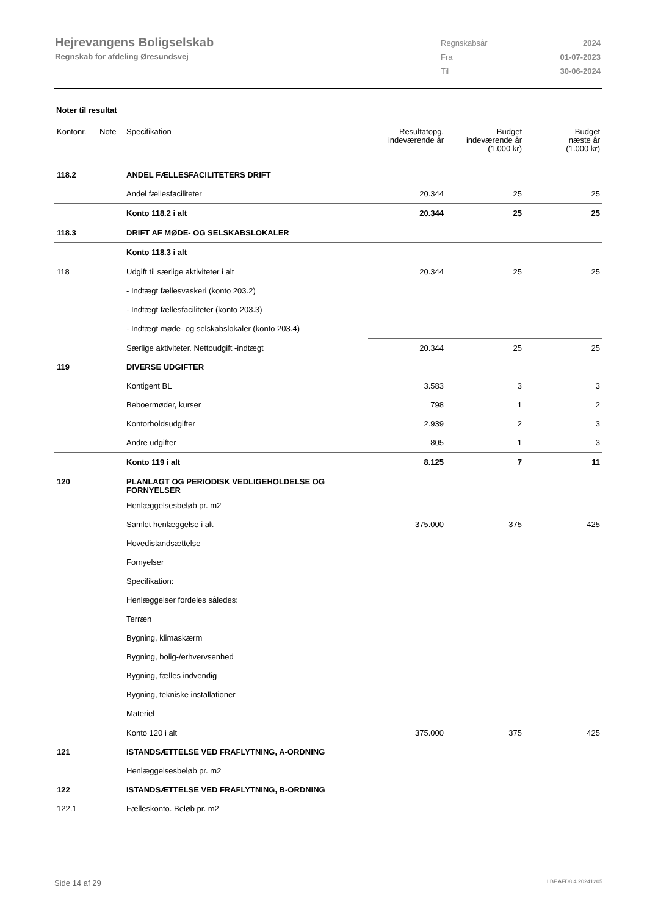Hejrevangens Boligselskab
Regnskab for afdeling Øresundsvej
| Regnskabsår | 2024 |
| Fra | 01-07-2023 |
| Til | 30-06-2024 |
Noter til resultat
| Kontonr. | Note | Specifikation | Resultatopg. indeværende år | Budget indeværende år (1.000 kr) | Budget næste år (1.000 kr) |
| --- | --- | --- | --- | --- | --- |
| 118.2 | | ANDEL FÆLLESFACILITETERS DRIFT | | | |
| | | Andel fællesfaciliteter | 20.344 | 25 | 25 |
| | | Konto 118.2 i alt | 20.344 | 25 | 25 |
| 118.3 | | DRIFT AF MØDE- OG SELSKABSLOKALER | | | |
| | | Konto 118.3 i alt | | | |
| 118 | | Udgift til særlige aktiviteter i alt | 20.344 | 25 | 25 |
| | | - Indtægt fællesvaskeri (konto 203.2) | | | |
| | | - Indtægt fællesfaciliteter (konto 203.3) | | | |
| | | - Indtægt møde- og selskabslokaler (konto 203.4) | | | |
| | | Særlige aktiviteter. Nettoudgift -indtægt | 20.344 | 25 | 25 |
| 119 | | DIVERSE UDGIFTER | | | |
| | | Kontigent BL | 3.583 | 3 | 3 |
| | | Beboermøder, kurser | 798 | 1 | 2 |
| | | Kontorholdsudgifter | 2.939 | 2 | 3 |
| | | Andre udgifter | 805 | 1 | 3 |
| | | Konto 119 i alt | 8.125 | 7 | 11 |
| 120 | | PLANLAGT OG PERIODISK VEDLIGEHOLDELSE OG FORNYELSER | | | |
| | | Henlæggelsesbeløb pr. m2 | | | |
| | | Samlet henlæggelse i alt | 375.000 | 375 | 425 |
| | | Hovedistandsættelse | | | |
| | | Fornyelser | | | |
| | | Specifikation: | | | |
| | | Henlæggelser fordeles således: | | | |
| | | Terræn | | | |
| | | Bygning, klimaskærm | | | |
| | | Bygning, bolig-/erhvervsenhed | | | |
| | | Bygning, fælles indvendig | | | |
| | | Bygning, tekniske installationer | | | |
| | | Materiel | | | |
| | | Konto 120 i alt | 375.000 | 375 | 425 |
| 121 | | ISTANDSÆTTELSE VED FRAFLYTNING, A-ORDNING | | | |
| | | Henlæggelsesbeløb pr. m2 | | | |
| 122 | | ISTANDSÆTTELSE VED FRAFLYTNING, B-ORDNING | | | |
| 122.1 | | Fælleskonto. Beløb pr. m2 | | | |
Side 14 af 29 LBF.AFD8.4.20241205